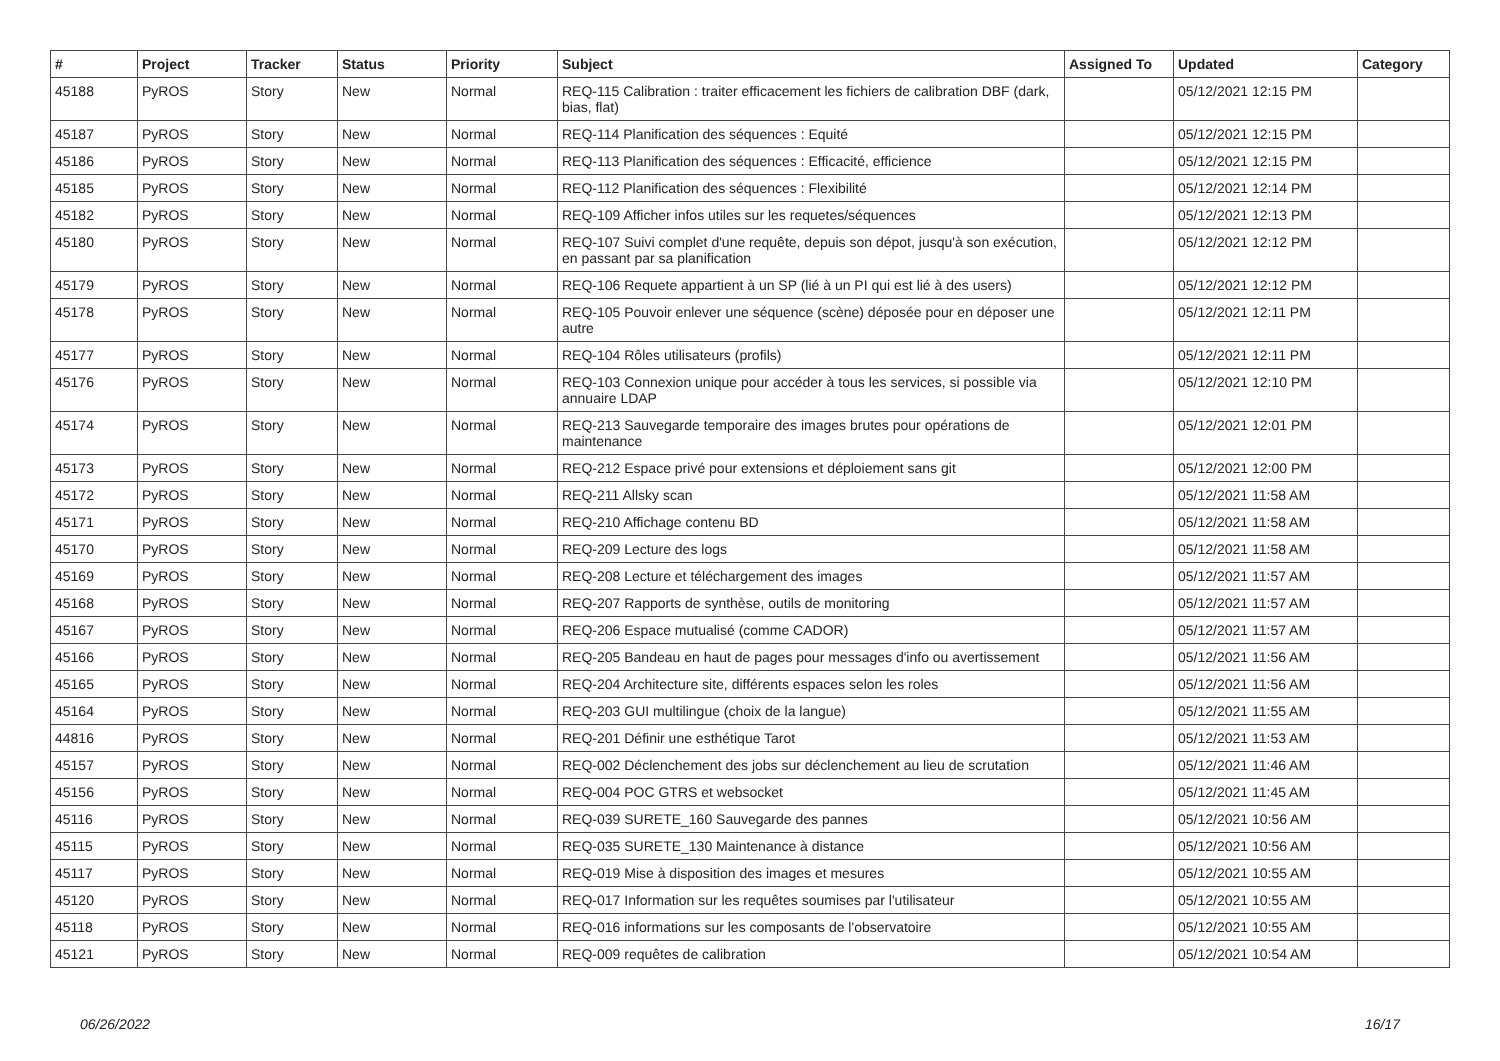| # | Project | Tracker | Status | Priority | Subject | Assigned To | Updated | Category |
| --- | --- | --- | --- | --- | --- | --- | --- | --- |
| 45188 | PyROS | Story | New | Normal | REQ-115 Calibration : traiter efficacement les fichiers de calibration DBF (dark, bias, flat) | | 05/12/2021 12:15 PM | |
| 45187 | PyROS | Story | New | Normal | REQ-114 Planification des séquences : Equité | | 05/12/2021 12:15 PM | |
| 45186 | PyROS | Story | New | Normal | REQ-113 Planification des séquences : Efficacité, efficience | | 05/12/2021 12:15 PM | |
| 45185 | PyROS | Story | New | Normal | REQ-112 Planification des séquences : Flexibilité | | 05/12/2021 12:14 PM | |
| 45182 | PyROS | Story | New | Normal | REQ-109 Afficher infos utiles sur les requetes/séquences | | 05/12/2021 12:13 PM | |
| 45180 | PyROS | Story | New | Normal | REQ-107 Suivi complet d'une requête, depuis son dépot, jusqu'à son exécution, en passant par sa planification | | 05/12/2021 12:12 PM | |
| 45179 | PyROS | Story | New | Normal | REQ-106 Requete appartient à un SP (lié à un PI qui est lié à des users) | | 05/12/2021 12:12 PM | |
| 45178 | PyROS | Story | New | Normal | REQ-105 Pouvoir enlever une séquence (scène) déposée pour en déposer une autre | | 05/12/2021 12:11 PM | |
| 45177 | PyROS | Story | New | Normal | REQ-104 Rôles utilisateurs (profils) | | 05/12/2021 12:11 PM | |
| 45176 | PyROS | Story | New | Normal | REQ-103 Connexion unique pour accéder à tous les services, si possible via annuaire LDAP | | 05/12/2021 12:10 PM | |
| 45174 | PyROS | Story | New | Normal | REQ-213 Sauvegarde temporaire des images brutes pour opérations de maintenance | | 05/12/2021 12:01 PM | |
| 45173 | PyROS | Story | New | Normal | REQ-212 Espace privé pour extensions et déploiement sans git | | 05/12/2021 12:00 PM | |
| 45172 | PyROS | Story | New | Normal | REQ-211 Allsky scan | | 05/12/2021 11:58 AM | |
| 45171 | PyROS | Story | New | Normal | REQ-210 Affichage contenu BD | | 05/12/2021 11:58 AM | |
| 45170 | PyROS | Story | New | Normal | REQ-209 Lecture des logs | | 05/12/2021 11:58 AM | |
| 45169 | PyROS | Story | New | Normal | REQ-208 Lecture et téléchargement des images | | 05/12/2021 11:57 AM | |
| 45168 | PyROS | Story | New | Normal | REQ-207 Rapports de synthèse, outils de monitoring | | 05/12/2021 11:57 AM | |
| 45167 | PyROS | Story | New | Normal | REQ-206 Espace mutualisé (comme CADOR) | | 05/12/2021 11:57 AM | |
| 45166 | PyROS | Story | New | Normal | REQ-205 Bandeau en haut de pages pour messages d'info ou avertissement | | 05/12/2021 11:56 AM | |
| 45165 | PyROS | Story | New | Normal | REQ-204 Architecture site, différents espaces selon les roles | | 05/12/2021 11:56 AM | |
| 45164 | PyROS | Story | New | Normal | REQ-203 GUI multilingue (choix de la langue) | | 05/12/2021 11:55 AM | |
| 44816 | PyROS | Story | New | Normal | REQ-201 Définir une esthétique Tarot | | 05/12/2021 11:53 AM | |
| 45157 | PyROS | Story | New | Normal | REQ-002 Déclenchement des jobs sur déclenchement au lieu de scrutation | | 05/12/2021 11:46 AM | |
| 45156 | PyROS | Story | New | Normal | REQ-004 POC GTRS et websocket | | 05/12/2021 11:45 AM | |
| 45116 | PyROS | Story | New | Normal | REQ-039 SURETE_160 Sauvegarde des pannes | | 05/12/2021 10:56 AM | |
| 45115 | PyROS | Story | New | Normal | REQ-035 SURETE_130 Maintenance à distance | | 05/12/2021 10:56 AM | |
| 45117 | PyROS | Story | New | Normal | REQ-019 Mise à disposition des images et mesures | | 05/12/2021 10:55 AM | |
| 45120 | PyROS | Story | New | Normal | REQ-017 Information sur les requêtes soumises par l'utilisateur | | 05/12/2021 10:55 AM | |
| 45118 | PyROS | Story | New | Normal | REQ-016 informations sur les composants de l'observatoire | | 05/12/2021 10:55 AM | |
| 45121 | PyROS | Story | New | Normal | REQ-009 requêtes de calibration | | 05/12/2021 10:54 AM | |
06/26/2022 16/17